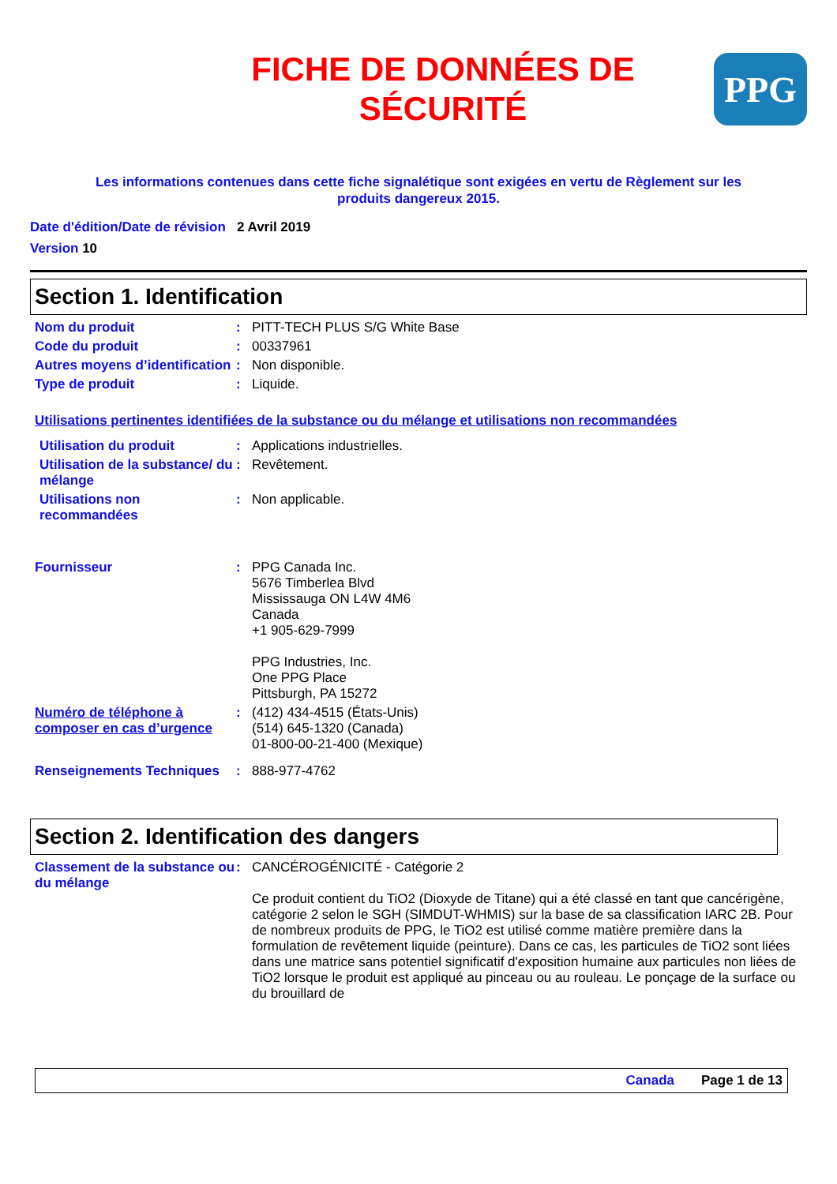FICHE DE DONNÉES DE
SÉCURITÉ
PPG
Les informations contenues dans cette fiche signalétique sont exigées en vertu de Règlement sur les
produits dangereux 2015.
Date d'édition/Date de révision 2 Avril 2019
Version 10
Section 1. Identification
Nom du produit : PITT-TECH PLUS S/G White Base
Code du produit : 00337961
Autres moyens d’identification
: Non disponible.
Type de produit : Liquide.
Utilisations pertinentes identifiées de la substance ou du mélange et utilisations non recommandées
Utilisation du produit : Applications industrielles.
Utilisation de la substance/ du mélange
: Revêtement.
Utilisations non recommandées
: Non applicable.
Fournisseur : PPG Canada Inc.
5676 Timberlea Blvd
Mississauga ON L4W 4M6
Canada
+1 905-629-7999
PPG Industries, Inc.
One PPG Place
Pittsburgh, PA 15272
Numéro de téléphone à composer en cas d’urgence
: (412) 434-4515 (États-Unis)
(514) 645-1320 (Canada)
01-800-00-21-400 (Mexique)
Renseignements Techniques : 888-977-4762
Section 2. Identification des dangers
Classement de la substance ou du mélange
: CANCÉROGÉNICITÉ - Catégorie 2
Ce produit contient du TiO2 (Dioxyde de Titane) qui a été classé en tant que cancérigène, catégorie 2 selon le SGH (SIMDUT-WHMIS) sur la base de sa classification IARC 2B. Pour de nombreux produits de PPG, le TiO2 est utilisé comme matière première dans la formulation de revêtement liquide (peinture). Dans ce cas, les particules de TiO2 sont liées dans une matrice sans potentiel significatif d'exposition humaine aux particules non liées de TiO2 lorsque le produit est appliqué au pinceau ou au rouleau. Le ponçage de la surface ou du brouillard de
Canada Page 1 de 13